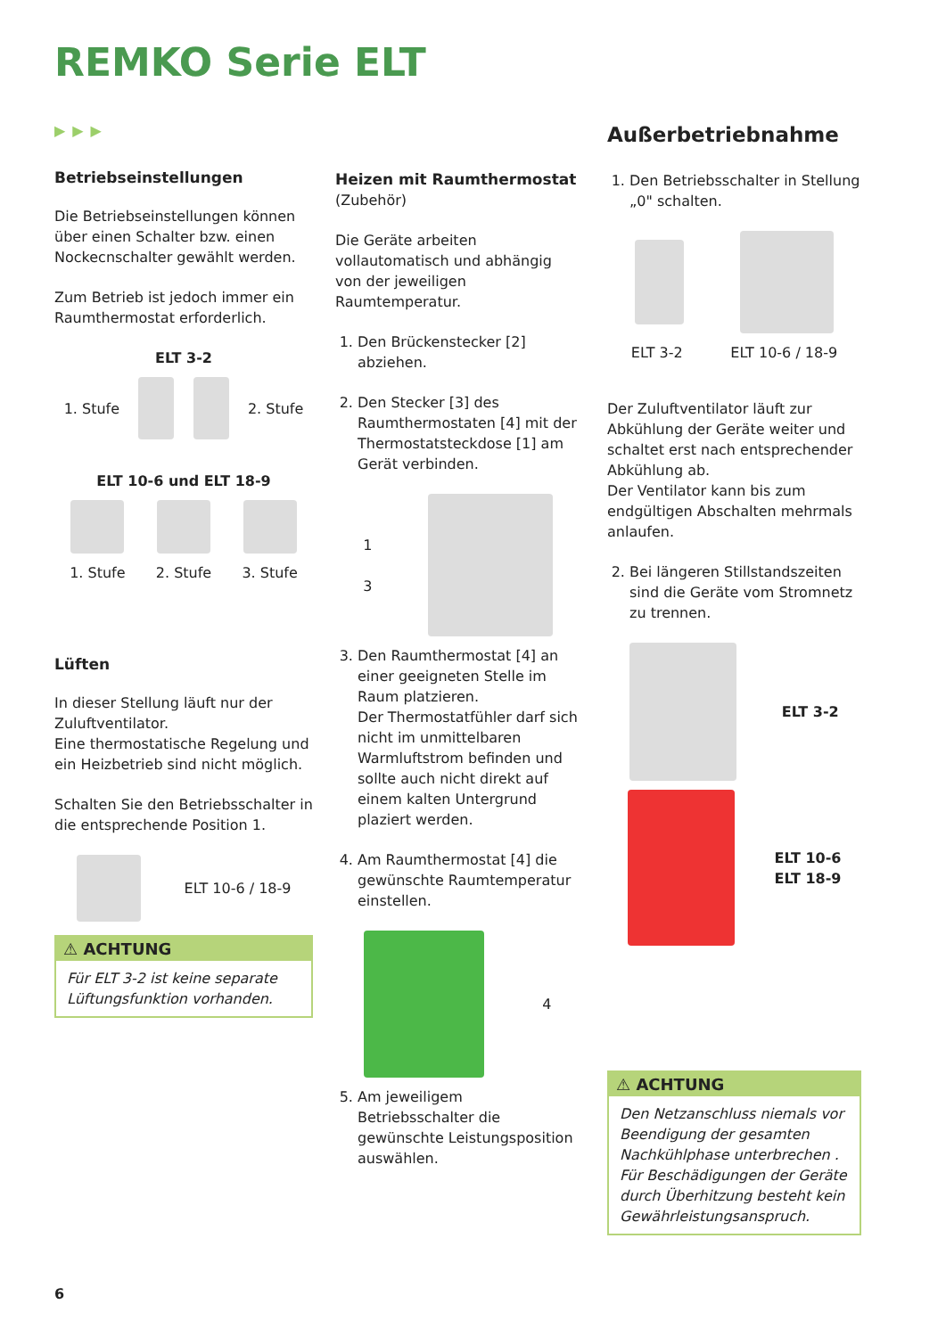REMKO Serie ELT
▶▶▶
Betriebseinstellungen
Die Betriebseinstellungen können über einen Schalter bzw. einen Nockecnschalter gewählt werden.
Zum Betrieb ist jedoch immer ein Raumthermostat erforderlich.
ELT 3-2
1. Stufe 2. Stufe
ELT 10-6 und ELT 18-9
1. Stufe 2. Stufe 3. Stufe
Lüften
In dieser Stellung läuft nur der Zuluftventilator.
Eine thermostatische Regelung und ein Heizbetrieb sind nicht möglich.
Schalten Sie den Betriebsschalter in die entsprechende Position 1.
ELT 10-6 / 18-9
⚠ ACHTUNG
Für ELT 3-2 ist keine separate Lüftungsfunktion vorhanden.
Heizen mit Raumthermostat
(Zubehör)
Die Geräte arbeiten vollautomatisch und abhängig von der jeweiligen Raumtemperatur.
1. Den Brückenstecker [2] abziehen.
2. Den Stecker [3] des Raumthermostaten [4] mit der Thermostatsteckdose [1] am Gerät verbinden.
1
3
3. Den Raumthermostat [4] an einer geeigneten Stelle im Raum platzieren.
Der Thermostatfühler darf sich nicht im unmittelbaren Warmluftstrom befinden und sollte auch nicht direkt auf einem kalten Untergrund plaziert werden.
4. Am Raumthermostat [4] die gewünschte Raumtemperatur einstellen.
4
5. Am jeweiligem Betriebsschalter die gewünschte Leistungsposition auswählen.
Außerbetriebnahme
1. Den Betriebsschalter in Stellung „0" schalten.
ELT 3-2 ELT 10-6 / 18-9
Der Zuluftventilator läuft zur Abkühlung der Geräte weiter und schaltet erst nach entsprechender Abkühlung ab.
Der Ventilator kann bis zum endgültigen Abschalten mehrmals anlaufen.
2. Bei längeren Stillstandszeiten sind die Geräte vom Stromnetz zu trennen.
ELT 3-2
ELT 10-6
ELT 18-9
⚠ ACHTUNG
Den Netzanschluss niemals vor Beendigung der gesamten Nachkühlphase unterbrechen .
Für Beschädigungen der Geräte durch Überhitzung besteht kein Gewährleistungsanspruch.
6